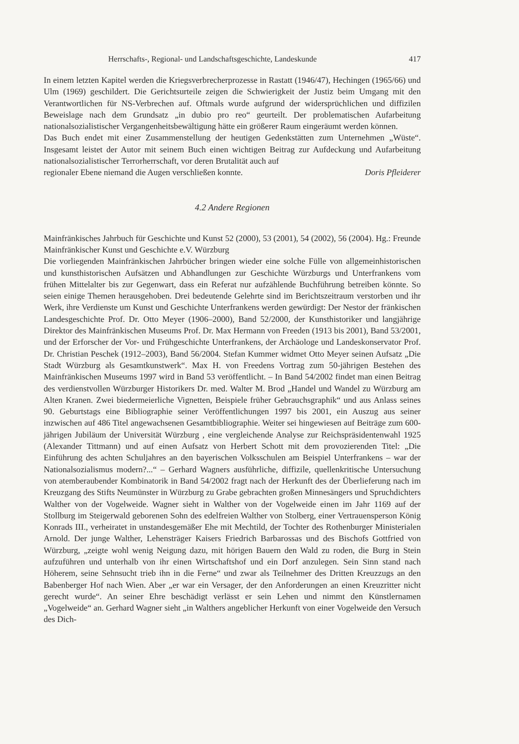Herrschafts-, Regional- und Landschaftsgeschichte, Landeskunde 417
In einem letzten Kapitel werden die Kriegsverbrecherprozesse in Rastatt (1946/47), Hechingen (1965/66) und Ulm (1969) geschildert. Die Gerichtsurteile zeigen die Schwierigkeit der Justiz beim Umgang mit den Verantwortlichen für NS-Verbrechen auf. Oftmals wurde aufgrund der widersprüchlichen und diffizilen Beweislage nach dem Grundsatz „in dubio pro reo“ geurteilt. Der problematischen Aufarbeitung nationalsozialistischer Vergangenheitsbewältigung hätte ein größerer Raum eingeräumt werden können.
Das Buch endet mit einer Zusammenstellung der heutigen Gedenkstätten zum Unternehmen „Wüste“. Insgesamt leistet der Autor mit seinem Buch einen wichtigen Beitrag zur Aufdeckung und Aufarbeitung nationalsozialistischer Terrorherrschaft, vor deren Brutalität auch auf
regionaler Ebene niemand die Augen verschließen konnte. Doris Pfleiderer
4.2 Andere Regionen
Mainfränkisches Jahrbuch für Geschichte und Kunst 52 (2000), 53 (2001), 54 (2002), 56 (2004). Hg.: Freunde Mainfränkischer Kunst und Geschichte e.V. Würzburg
Die vorliegenden Mainfränkischen Jahrbücher bringen wieder eine solche Fülle von allgemeinhistorischen und kunsthistorischen Aufsätzen und Abhandlungen zur Geschichte Würzburgs und Unterfrankens vom frühen Mittelalter bis zur Gegenwart, dass ein Referat nur aufzählende Buchführung betreiben könnte. So seien einige Themen herausgehoben. Drei bedeutende Gelehrte sind im Berichtszeitraum verstorben und ihr Werk, ihre Verdienste um Kunst und Geschichte Unterfrankens werden gewürdigt: Der Nestor der fränkischen Landesgeschichte Prof. Dr. Otto Meyer (1906–2000), Band 52/2000, der Kunsthistoriker und langjährige Direktor des Mainfränkischen Museums Prof. Dr. Max Hermann von Freeden (1913 bis 2001), Band 53/2001, und der Erforscher der Vor- und Frühgeschichte Unterfrankens, der Archäologe und Landeskonservator Prof. Dr. Christian Peschek (1912–2003), Band 56/2004. Stefan Kummer widmet Otto Meyer seinen Aufsatz „Die Stadt Würzburg als Gesamtkunstwerk“. Max H. von Freedens Vortrag zum 50-jährigen Bestehen des Mainfränkischen Museums 1997 wird in Band 53 veröffentlicht. – In Band 54/2002 findet man einen Beitrag des verdienstvollen Würzburger Historikers Dr. med. Walter M. Brod „Handel und Wandel zu Würzburg am Alten Kranen. Zwei biedermeierliche Vignetten, Beispiele früher Gebrauchsgraphik“ und aus Anlass seines 90. Geburtstags eine Bibliographie seiner Veröffentlichungen 1997 bis 2001, ein Auszug aus seiner inzwischen auf 486 Titel angewachsenen Gesamtbibliographie. Weiter sei hingewiesen auf Beiträge zum 600-jährigen Jubiläum der Universität Würzburg , eine vergleichende Analyse zur Reichspräsidentenwahl 1925 (Alexander Tittmann) und auf einen Aufsatz von Herbert Schott mit dem provozierenden Titel: „Die Einführung des achten Schuljahres an den bayerischen Volksschulen am Beispiel Unterfrankens – war der Nationalsozialismus modern?...“ – Gerhard Wagners ausführliche, diffizile, quellenkritische Untersuchung von atemberaubender Kombinatorik in Band 54/2002 fragt nach der Herkunft des der Überlieferung nach im Kreuzgang des Stifts Neumünster in Würzburg zu Grabe gebrachten großen Minnesängers und Spruchdichters Walther von der Vogelweide. Wagner sieht in Walther von der Vogelweide einen im Jahr 1169 auf der Stollburg im Steigerwald geborenen Sohn des edelfreien Walther von Stolberg, einer Vertrauensperson König Konrads III., verheiratet in unstandesgemäßer Ehe mit Mechtild, der Tochter des Rothenburger Ministerialen Arnold. Der junge Walther, Lehensträger Kaisers Friedrich Barbarossas und des Bischofs Gottfried von Würzburg, „zeigte wohl wenig Neigung dazu, mit hörigen Bauern den Wald zu roden, die Burg in Stein aufzuführen und unterhalb von ihr einen Wirtschaftshof und ein Dorf anzulegen. Sein Sinn stand nach Höherem, seine Sehnsucht trieb ihn in die Ferne“ und zwar als Teilnehmer des Dritten Kreuzzugs an den Babenberger Hof nach Wien. Aber „er war ein Versager, der den Anforderungen an einen Kreuzritter nicht gerecht wurde“. An seiner Ehre beschädigt verlässt er sein Lehen und nimmt den Künstlernamen „Vogelweide“ an. Gerhard Wagner sieht „in Walthers angeblicher Herkunft von einer Vogelweide den Versuch des Dich-